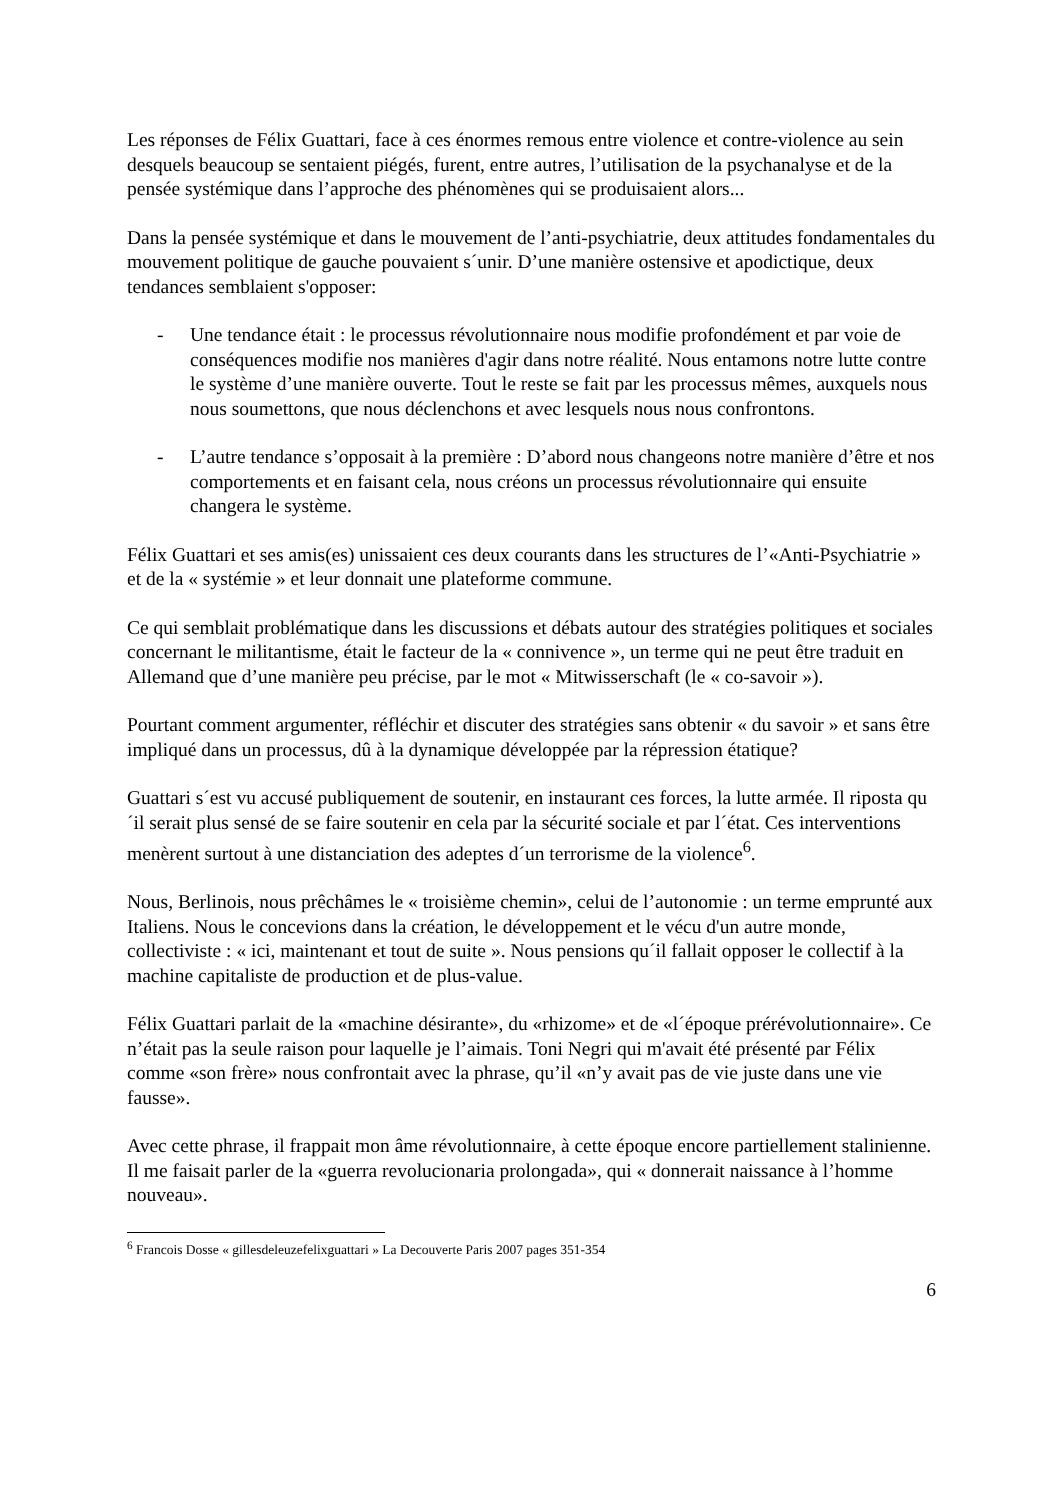Les réponses de Félix Guattari, face à ces énormes remous entre violence et contre-violence au sein desquels beaucoup se sentaient piégés, furent, entre autres, l’utilisation de la psychanalyse et de la pensée systémique dans l’approche des phénomènes qui se produisaient alors...
Dans la pensée systémique et dans le mouvement de l’anti-psychiatrie, deux attitudes fondamentales du mouvement politique de gauche pouvaient s´unir. D’une manière ostensive et apodictique, deux tendances semblaient s'opposer:
- Une tendance était : le processus révolutionnaire nous modifie profondément et par voie de conséquences modifie nos manières d'agir dans notre réalité. Nous entamons notre lutte contre le système d’une manière ouverte. Tout le reste se fait par les processus mêmes, auxquels nous nous soumettons, que nous déclenchons et avec lesquels nous nous confrontons.
- L’autre tendance s’opposait à la première : D’abord nous changeons notre manière d’être et nos comportements et en faisant cela, nous créons un processus révolutionnaire qui ensuite changera le système.
Félix Guattari et ses amis(es) unissaient ces deux courants dans les structures de l’«Anti-Psychiatrie » et de la « systémie » et leur donnait une plateforme commune.
Ce qui semblait problématique dans les discussions et débats autour des stratégies politiques et sociales concernant le militantisme, était le facteur de la « connivence », un terme qui ne peut être traduit en Allemand que d’une manière peu précise, par le mot « Mitwisserschaft (le « co-savoir »).
Pourtant comment argumenter, réfléchir et discuter des stratégies sans obtenir « du savoir » et sans être impliqué dans un processus, dû à la dynamique développée par la répression étatique?
Guattari s´est vu accusé publiquement de soutenir, en instaurant ces forces, la lutte armée. Il riposta qu´il serait plus sensé de se faire soutenir en cela par la sécurité sociale et par l´état. Ces interventions menèrent surtout à une distanciation des adeptes d´un terrorisme de la violence<sup>6</sup>.
Nous, Berlinois, nous prêchâmes le « troisième chemin», celui de l’autonomie : un terme emprunté aux Italiens. Nous le concevions dans la création, le développement et le vécu d'un autre monde, collectiviste : « ici, maintenant et tout de suite ». Nous pensions qu´il fallait opposer le collectif à la machine capitaliste de production et de plus-value.
Félix Guattari parlait de la «machine désirante», du «rhizome» et de «l´époque prérévolutionnaire». Ce n’était pas la seule raison pour laquelle je l’aimais. Toni Negri qui m'avait été présenté par Félix comme «son frère» nous confrontait avec la phrase, qu’il «n’y avait pas de vie juste dans une vie fausse».
Avec cette phrase, il frappait mon âme révolutionnaire, à cette époque encore partiellement stalinienne. Il me faisait parler de la «guerra revolucionaria prolongada», qui « donnerait naissance à l’homme nouveau».
<sup>6</sup> Francois Dosse « gillesdeleuzefelixguattari » La Decouverte Paris 2007 pages 351-354
6